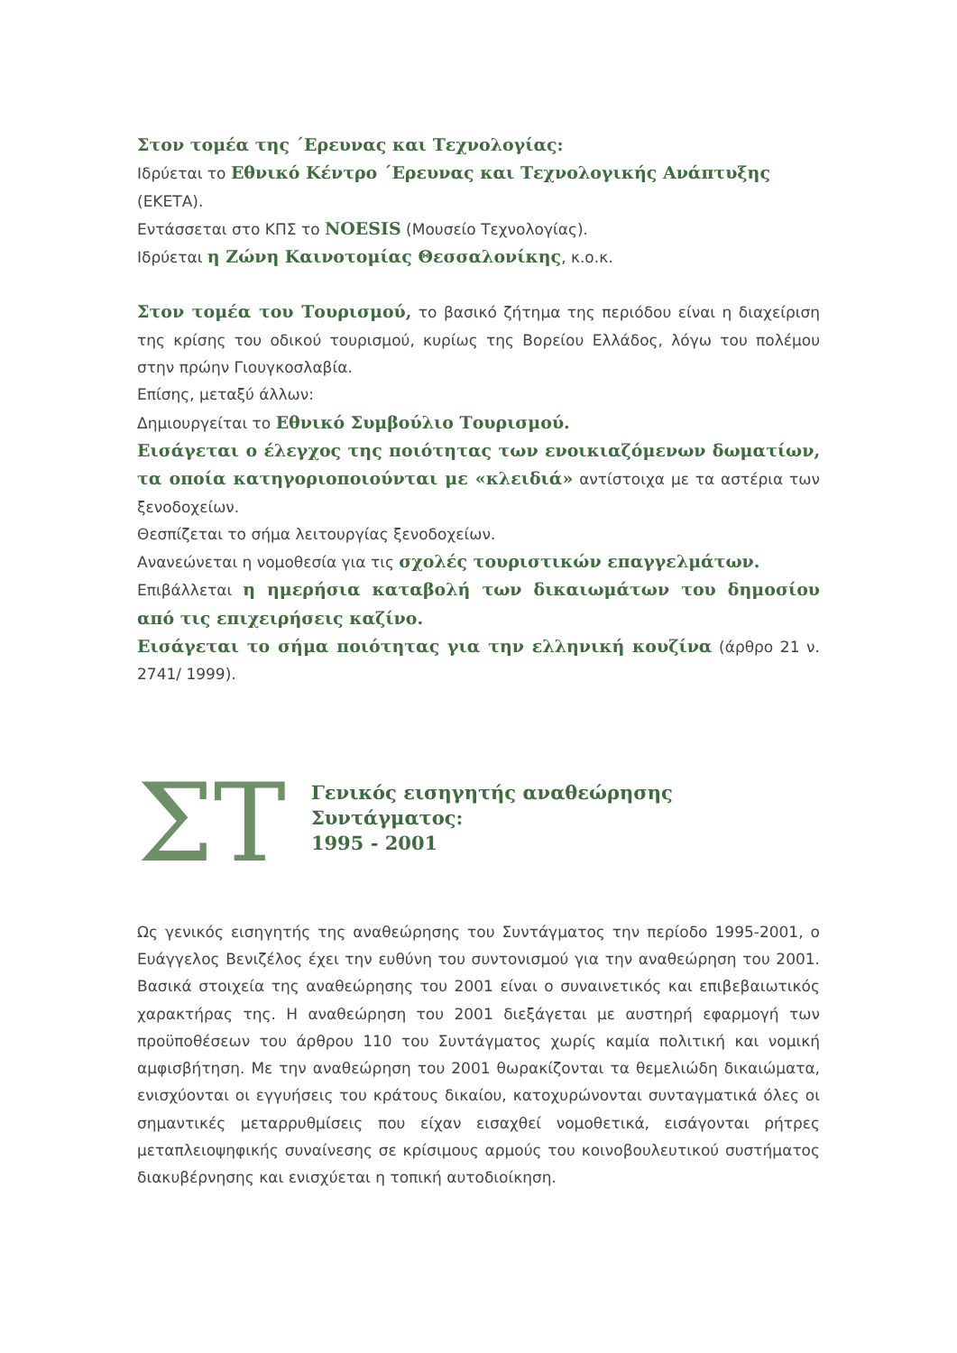Στον τομέα της ΄Ερευνας και Τεχνολογίας:
Ιδρύεται το Εθνικό Κέντρο ΄Ερευνας και Τεχνολογικής Ανάπτυξης (ΕΚΕΤΑ).
Εντάσσεται στο ΚΠΣ το NOESIS (Μουσείο Τεχνολογίας).
Ιδρύεται η Ζώνη Καινοτομίας Θεσσαλονίκης, κ.ο.κ.
Στον τομέα του Τουρισμού, το βασικό ζήτημα της περιόδου είναι η διαχείριση της κρίσης του οδικού τουρισμού, κυρίως της Βορείου Ελλάδος, λόγω του πολέμου στην πρώην Γιουγκοσλαβία.
Επίσης, μεταξύ άλλων:
Δημιουργείται το Εθνικό Συμβούλιο Τουρισμού.
Εισάγεται ο έλεγχος της ποιότητας των ενοικιαζόμενων δωματίων, τα οποία κατηγοριοποιούνται με «κλειδιά» αντίστοιχα με τα αστέρια των ξενοδοχείων.
Θεσπίζεται το σήμα λειτουργίας ξενοδοχείων.
Ανανεώνεται η νομοθεσία για τις σχολές τουριστικών επαγγελμάτων.
Επιβάλλεται η ημερήσια καταβολή των δικαιωμάτων του δημοσίου από τις επιχειρήσεις καζίνο.
Εισάγεται το σήμα ποιότητας για την ελληνική κουζίνα (άρθρο 21 ν. 2741/ 1999).
ΣΤ
Γενικός εισηγητής αναθεώρησης Συντάγματος:
1995 - 2001
Ως γενικός εισηγητής της αναθεώρησης του Συντάγματος την περίοδο 1995-2001, ο Ευάγγελος Βενιζέλος έχει την ευθύνη του συντονισμού για την αναθεώρηση του 2001. Βασικά στοιχεία της αναθεώρησης του 2001 είναι ο συναινετικός και επιβεβαιωτικός χαρακτήρας της. Η αναθεώρηση του 2001 διεξάγεται με αυστηρή εφαρμογή των προϋποθέσεων του άρθρου 110 του Συντάγματος χωρίς καμία πολιτική και νομική αμφισβήτηση. Με την αναθεώρηση του 2001 θωρακίζονται τα θεμελιώδη δικαιώματα, ενισχύονται οι εγγυήσεις του κράτους δικαίου, κατοχυρώνονται συνταγματικά όλες οι σημαντικές μεταρρυθμίσεις που είχαν εισαχθεί νομοθετικά, εισάγονται ρήτρες μεταπλειοψηφικής συναίνεσης σε κρίσιμους αρμούς του κοινοβουλευτικού συστήματος διακυβέρνησης και ενισχύεται η τοπική αυτοδιοίκηση.